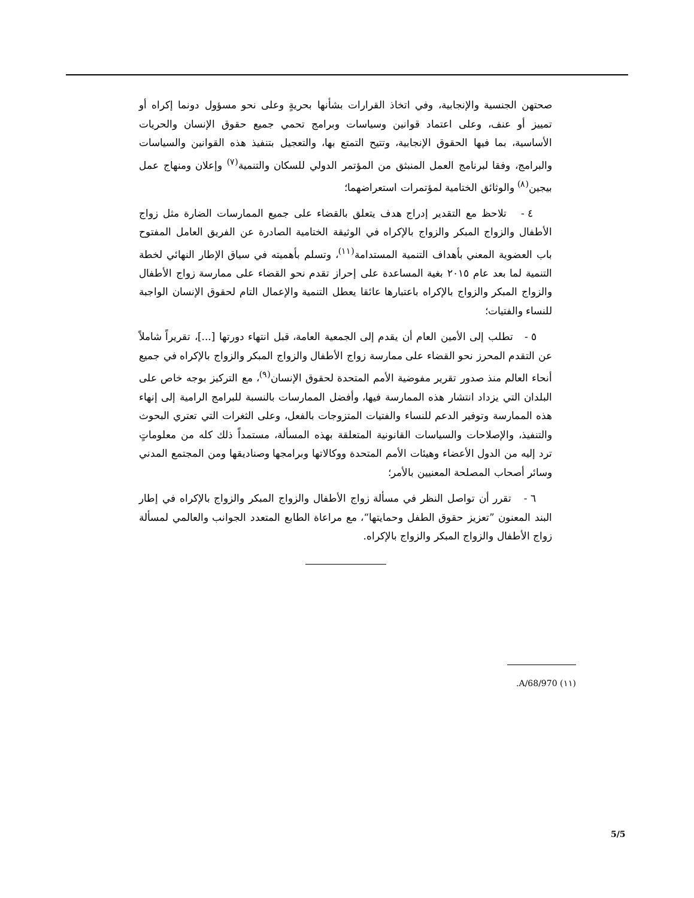صحتهن الجنسية والإنجابية، وفي اتخاذ القرارات بشأنها بحريةٍ وعلى نحو مسؤول دونما إكراه أو تمييز أو عنف، وعلى اعتماد قوانين وسياسات وبرامج تحمي جميع حقوق الإنسان والحريات الأساسية، بما فيها الحقوق الإنجابية، وتتيح التمتع بها، والتعجيل بتنفيذ هذه القوانين والسياسات والبرامج، وفقا لبرنامج العمل المنبثق من المؤتمر الدولي للسكان والتنمية<sup>(٧)</sup> وإعلان ومنهاج عمل بيجين<sup>(٨)</sup> والوثائق الختامية لمؤتمرات استعراضهما؛
٤ - تلاحظ مع التقدير إدراج هدف يتعلق بالقضاء على جميع الممارسات الضارة مثل زواج الأطفال والزواج المبكر والزواج بالإكراه في الوثيقة الختامية الصادرة عن الفريق العامل المفتوح باب العضوية المعني بأهداف التنمية المستدامة<sup>(١١)</sup>، وتسلم بأهميته في سياق الإطار النهائي لخطة التنمية لما بعد عام ٢٠١٥ بغية المساعدة على إحراز تقدم نحو القضاء على ممارسة زواج الأطفال والزواج المبكر والزواج بالإكراه باعتبارها عائقا يعطل التنمية والإعمال التام لحقوق الإنسان الواجبة للنساء والفتيات؛
٥ - تطلب إلى الأمين العام أن يقدم إلى الجمعية العامة، قبل انتهاء دورتها [...]، تقريراً شاملاً عن التقدم المحرز نحو القضاء على ممارسة زواج الأطفال والزواج المبكر والزواج بالإكراه في جميع أنحاء العالم منذ صدور تقرير مفوضية الأمم المتحدة لحقوق الإنسان<sup>(٩)</sup>، مع التركيز بوجه خاص على البلدان التي يزداد انتشار هذه الممارسة فيها، وأفضل الممارسات بالنسبة للبرامج الرامية إلى إنهاء هذه الممارسة وتوفير الدعم للنساء والفتيات المتزوجات بالفعل، وعلى الثغرات التي تعتري البحوث والتنفيذ، والإصلاحات والسياسات القانونية المتعلقة بهذه المسألة، مستمداً ذلك كله من معلوماتٍ ترد إليه من الدول الأعضاء وهيئات الأمم المتحدة ووكالاتها وبرامجها وصناديقها ومن المجتمع المدني وسائر أصحاب المصلحة المعنيين بالأمر؛
٦ - تقرر أن تواصل النظر في مسألة زواج الأطفال والزواج المبكر والزواج بالإكراه في إطار البند المعنون ”تعزيز حقوق الطفل وحمايتها“، مع مراعاة الطابع المتعدد الجوانب والعالمي لمسألة زواج الأطفال والزواج المبكر والزواج بالإكراه.
(١١) A/68/970.
5/5